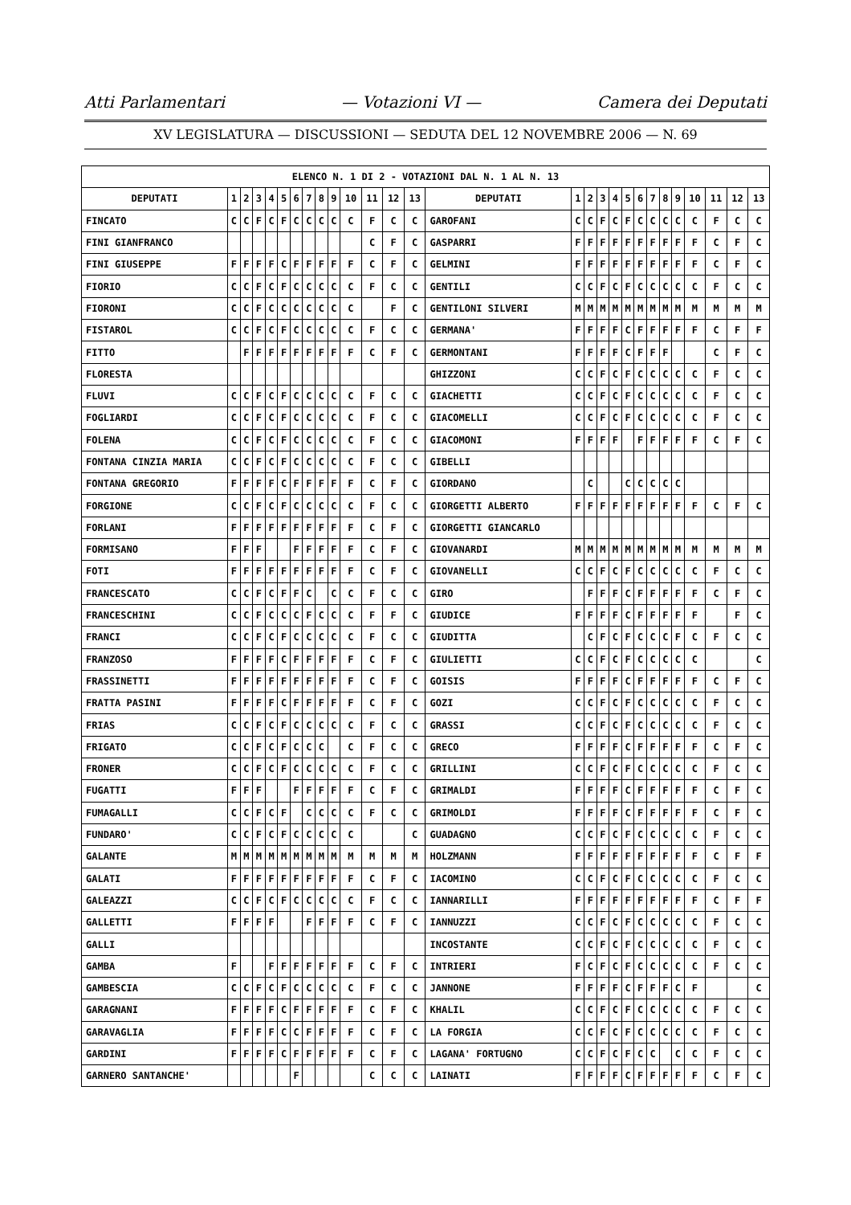Atti Parlamentari — Votazioni VI — Camera dei Deputati
XV LEGISLATURA — DISCUSSIONI — SEDUTA DEL 12 NOVEMBRE 2006 — N. 69
| ELENCO N. 1 DI 2 - VOTAZIONI DAL N. 1 AL N. 13 | | | | | | | | | | | | | | | | | | | | | | | | | | | |
| --- | --- | --- | --- | --- | --- | --- | --- | --- | --- | --- | --- | --- | --- | --- | --- | --- | --- | --- | --- | --- | --- | --- | --- | --- | --- | --- | --- |
| DEPUTATI | 1 | 2 | 3 | 4 | 5 | 6 | 7 | 8 | 9 | 10 | 11 | 12 | 13 | DEPUTATI | 1 | 2 | 3 | 4 | 5 | 6 | 7 | 8 | 9 | 10 | 11 | 12 | 13 |
| FINCATO | C | C | F | C | F | C | C | C | C | C | F | C | C | GAROFANI | C | C | F | C | F | C | C | C | C | C | F | C | C |
| FINI GIANFRANCO | | | | | | | | | | | C | F | C | GASPARRI | F | F | F | F | F | F | F | F | F | F | C | F | C |
| FINI GIUSEPPE | F | F | F | F | C | F | F | F | F | F | C | F | C | GELMINI | F | F | F | F | F | F | F | F | F | F | C | F | C |
| FIORIO | C | C | F | C | F | C | C | C | C | C | F | C | C | GENTILI | C | C | F | C | F | C | C | C | C | C | F | C | C |
| FIORONI | C | C | F | C | C | C | C | C | C | C | | F | C | GENTILONI SILVERI | M | M | M | M | M | M | M | M | M | M | M | M | M |
| FISTAROL | C | C | F | C | F | C | C | C | C | C | F | C | C | GERMANA' | F | F | F | F | C | F | F | F | F | F | C | F | F |
| FITTO | | F | F | F | F | F | F | F | F | F | C | F | C | GERMONTANI | F | F | F | F | C | F | F | F | | | C | F | C |
| FLORESTA | | | | | | | | | | | | | | GHIZZONI | C | C | F | C | F | C | C | C | C | C | F | C | C |
| FLUVI | C | C | F | C | F | C | C | C | C | C | F | C | C | GIACHETTI | C | C | F | C | F | C | C | C | C | C | F | C | C |
| FOGLIARDI | C | C | F | C | F | C | C | C | C | C | F | C | C | GIACOMELLI | C | C | F | C | F | C | C | C | C | C | F | C | C |
| FOLENA | C | C | F | C | F | C | C | C | C | C | F | C | C | GIACOMONI | F | F | F | F | | F | F | F | F | F | C | F | C |
| FONTANA CINZIA MARIA | C | C | F | C | F | C | C | C | C | C | F | C | C | GIBELLI | | | | | | | | | | | | | |
| FONTANA GREGORIO | F | F | F | F | C | F | F | F | F | F | C | F | C | GIORDANO | | C | | | C | C | C | C | C | | | | |
| FORGIONE | C | C | F | C | F | C | C | C | C | C | F | C | C | GIORGETTI ALBERTO | F | F | F | F | F | F | F | F | F | F | C | F | C |
| FORLANI | F | F | F | F | F | F | F | F | F | F | C | F | C | GIORGETTI GIANCARLO | | | | | | | | | | | | | |
| FORMISANO | F | F | F | | | F | F | F | F | F | C | F | C | GIOVANARDI | M | M | M | M | M | M | M | M | M | M | M | M | M |
| FOTI | F | F | F | F | F | F | F | F | F | F | C | F | C | GIOVANELLI | C | C | F | C | F | C | C | C | C | C | F | C | C |
| FRANCESCATO | C | C | F | C | F | F | C | | C | C | F | C | C | GIRO | | F | F | F | C | F | F | F | F | F | C | F | C |
| FRANCESCHINI | C | C | F | C | C | C | F | C | C | C | F | F | C | GIUDICE | F | F | F | F | C | F | F | F | F | F | | F | C |
| FRANCI | C | C | F | C | F | C | C | C | C | C | F | C | C | GIUDITTA | | C | F | C | F | C | C | C | F | C | F | C | C |
| FRANZOSO | F | F | F | F | C | F | F | F | F | F | C | F | C | GIULIETTI | C | C | F | C | F | C | C | C | C | C | | | C |
| FRASSINETTI | F | F | F | F | F | F | F | F | F | F | C | F | C | GOISIS | F | F | F | F | C | F | F | F | F | F | C | F | C |
| FRATTA PASINI | F | F | F | F | C | F | F | F | F | F | C | F | C | GOZI | C | C | F | C | F | C | C | C | C | C | F | C | C |
| FRIAS | C | C | F | C | F | C | C | C | C | C | F | C | C | GRASSI | C | C | F | C | F | C | C | C | C | C | F | C | C |
| FRIGATO | C | C | F | C | F | C | C | C | | C | F | C | C | GRECO | F | F | F | F | C | F | F | F | F | F | C | F | C |
| FRONER | C | C | F | C | F | C | C | C | C | C | F | C | C | GRILLINI | C | C | F | C | F | C | C | C | C | C | F | C | C |
| FUGATTI | F | F | F | | | F | F | F | F | F | C | F | C | GRIMALDI | F | F | F | F | C | F | F | F | F | F | C | F | C |
| FUMAGALLI | C | C | F | C | F | | C | C | C | C | F | C | C | GRIMOLDI | F | F | F | F | C | F | F | F | F | F | C | F | C |
| FUNDARO' | C | C | F | C | F | C | C | C | C | C | | | C | GUADAGNO | C | C | F | C | F | C | C | C | C | C | F | C | C |
| GALANTE | M | M | M | M | M | M | M | M | M | M | M | M | M | HOLZMANN | F | F | F | F | F | F | F | F | F | F | C | F | F |
| GALATI | F | F | F | F | F | F | F | F | F | F | C | F | C | IACOMINO | C | C | F | C | F | C | C | C | C | C | F | C | C |
| GALEAZZI | C | C | F | C | F | C | C | C | C | C | F | C | C | IANNARILLI | F | F | F | F | F | F | F | F | F | F | C | F | F |
| GALLETTI | F | F | F | F | | | F | F | F | F | C | F | C | IANNUZZI | C | C | F | C | F | C | C | C | C | C | F | C | C |
| GALLI | | | | | | | | | | | | | | INCOSTANTE | C | C | F | C | F | C | C | C | C | C | F | C | C |
| GAMBA | F | | | F | F | F | F | F | F | F | C | F | C | INTRIERI | F | C | F | C | F | C | C | C | C | C | F | C | C |
| GAMBESCIA | C | C | F | C | F | C | C | C | C | C | F | C | C | JANNONE | F | F | F | F | C | F | F | F | C | F | | | C |
| GARAGNANI | F | F | F | F | C | F | F | F | F | F | C | F | C | KHALIL | C | C | F | C | F | C | C | C | C | C | F | C | C |
| GARAVAGLIA | F | F | F | F | C | C | F | F | F | F | C | F | C | LA FORGIA | C | C | F | C | F | C | C | C | C | C | F | C | C |
| GARDINI | F | F | F | F | C | F | F | F | F | F | C | F | C | LAGANA' FORTUGNO | C | C | F | C | F | C | C | | C | C | F | C | C |
| GARNERO SANTANCHE' | | | | | | F | | | | | C | C | C | LAINATI | F | F | F | F | C | F | F | F | F | F | C | F | C |